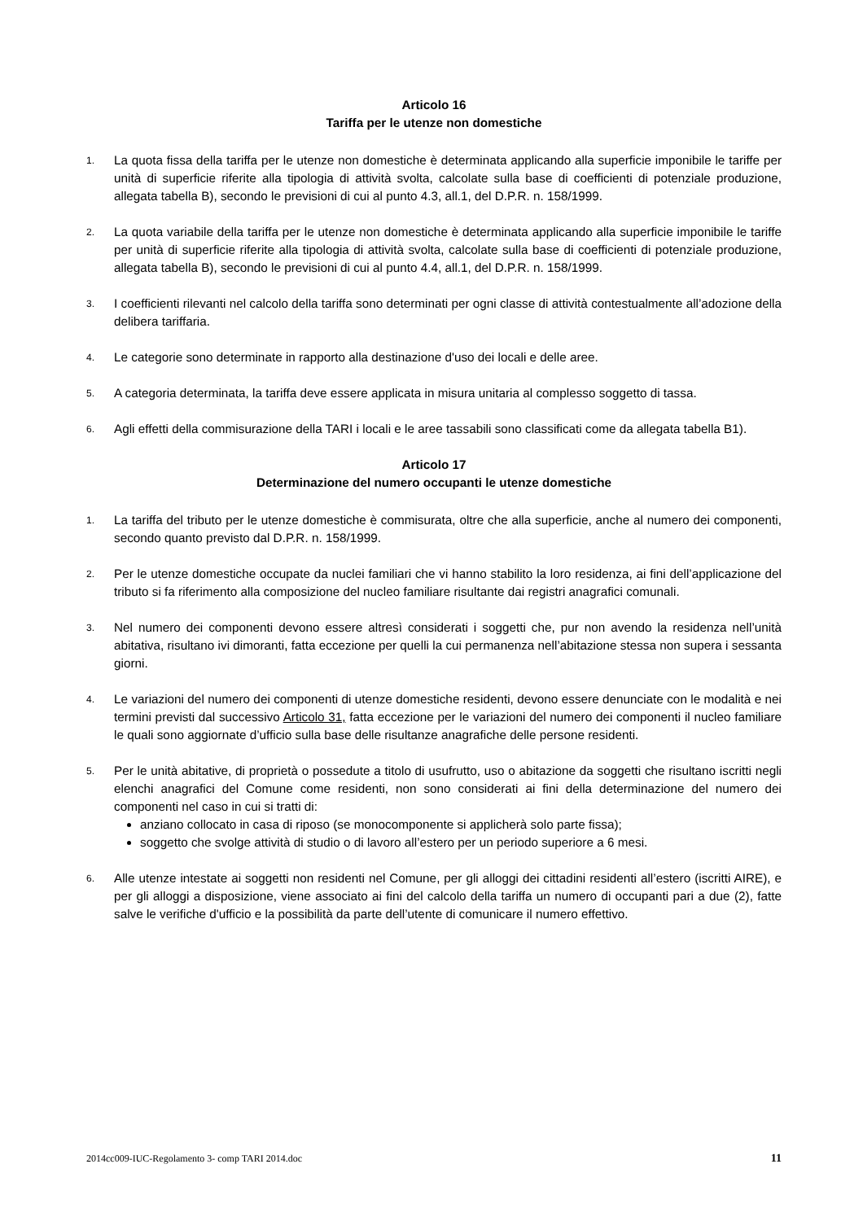Articolo 16
Tariffa per le utenze non domestiche
1.
La quota fissa della tariffa per le utenze non domestiche è determinata applicando alla superficie imponibile le tariffe per unità di superficie riferite alla tipologia di attività svolta, calcolate sulla base di coefficienti di potenziale produzione, allegata tabella B), secondo le previsioni di cui al punto 4.3, all.1, del D.P.R. n. 158/1999.
2.
La quota variabile della tariffa per le utenze non domestiche è determinata applicando alla superficie imponibile le tariffe per unità di superficie riferite alla tipologia di attività svolta, calcolate sulla base di coefficienti di potenziale produzione, allegata tabella B), secondo le previsioni di cui al punto 4.4, all.1, del D.P.R. n. 158/1999.
3.
I coefficienti rilevanti nel calcolo della tariffa sono determinati per ogni classe di attività contestualmente all’adozione della delibera tariffaria.
4.
Le categorie sono determinate in rapporto alla destinazione d'uso dei locali e delle aree.
5.
A categoria determinata, la tariffa deve essere applicata in misura unitaria al complesso soggetto di tassa.
6.
Agli effetti della commisurazione della TARI i locali e le aree tassabili sono classificati come da allegata tabella B1).
Articolo 17
Determinazione del numero occupanti le utenze domestiche
1.
La tariffa del tributo per le utenze domestiche è commisurata, oltre che alla superficie, anche al numero dei componenti, secondo quanto previsto dal D.P.R. n. 158/1999.
2.
Per le utenze domestiche occupate da nuclei familiari che vi hanno stabilito la loro residenza, ai fini dell’applicazione del tributo si fa riferimento alla composizione del nucleo familiare risultante dai registri anagrafici comunali.
3.
Nel numero dei componenti devono essere altresì considerati i soggetti che, pur non avendo la residenza nell’unità abitativa, risultano ivi dimoranti, fatta eccezione per quelli la cui permanenza nell’abitazione stessa non supera i sessanta giorni.
4.
Le variazioni del numero dei componenti di utenze domestiche residenti, devono essere denunciate con le modalità e nei termini previsti dal successivo Articolo 31, fatta eccezione per le variazioni del numero dei componenti il nucleo familiare le quali sono aggiornate d’ufficio sulla base delle risultanze anagrafiche delle persone residenti.
5.
Per le unità abitative, di proprietà o possedute a titolo di usufrutto, uso o abitazione da soggetti che risultano iscritti negli elenchi anagrafici del Comune come residenti, non sono considerati ai fini della determinazione del numero dei componenti nel caso in cui si tratti di:
anziano collocato in casa di riposo (se monocomponente si applicherà solo parte fissa);
soggetto che svolge attività di studio o di lavoro all’estero per un periodo superiore a 6 mesi.
6.
Alle utenze intestate ai soggetti non residenti nel Comune, per gli alloggi dei cittadini residenti all’estero (iscritti AIRE), e per gli alloggi a disposizione, viene associato ai fini del calcolo della tariffa un numero di occupanti pari a due (2), fatte salve le verifiche d'ufficio e la possibilità da parte dell’utente di comunicare il numero effettivo.
2014cc009-IUC-Regolamento 3- comp TARI 2014.doc 11